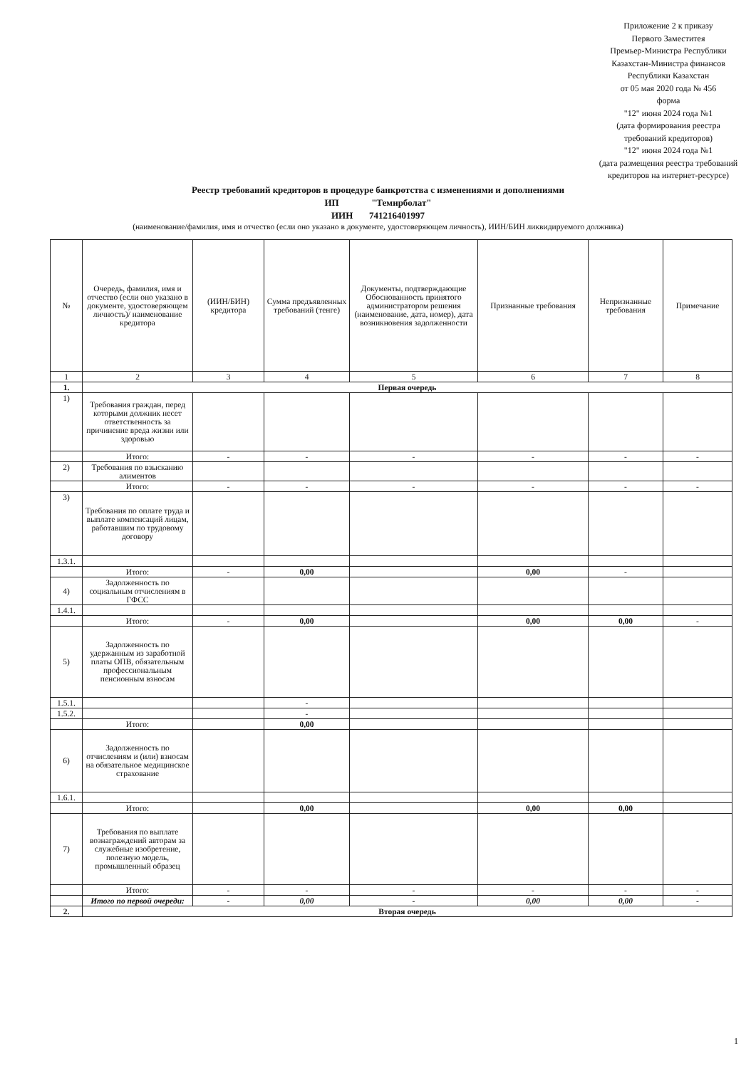Приложение 2 к приказу
Первого Заместитея
Премьер-Министра Республики
Казахстан-Министра финансов
Республики Казахстан
от 05 мая 2020 года № 456
форма
"12" июня 2024 года №1
(дата формирования реестра требований кредиторов)
"12" июня 2024 года №1
(дата размещения реестра требований кредиторов на интернет-ресурсе)
Реестр требований кредиторов в процедуре банкротства с изменениями и дополнениями
ИП "Темирболат"
ИИН 741216401997
(наименование/фамилия, имя и отчество (если оно указано в документе, удостоверяющем личность), ИИН/БИН ликвидируемого должника)
| № | Очередь, фамилия, имя и отчество (если оно указано в документе, удостоверяющем личность)/ наименование кредитора | (ИИН/БИН) кредитора | Сумма предъявленных требований (тенге) | Документы, подтверждающие Обоснованность принятого администратором решения (наименование, дата, номер), дата возникновения задолженности | Признанные требования | Непризнанные требования | Примечание |
| --- | --- | --- | --- | --- | --- | --- | --- |
| 1 | 2 | 3 | 4 | 5 | 6 | 7 | 8 |
| 1. | Первая очередь | | | | | | |
| 1) | Требования граждан, перед которыми должник несет ответственность за причинение вреда жизни или здоровью | | | | | | |
| | Итого: | - | - | - | - | - | - |
| 2) | Требования по взысканию алиментов | | | | | | |
| | Итого: | - | - | - | - | - | - |
| 3) | Требования по оплате труда и выплате компенсаций лицам, работавшим по трудовому договору | | | | | | |
| 1.3.1. | | | | | | | |
| | Итого: | - | 0,00 | | 0,00 | - | |
| 4) | Задолженность по социальным отчислениям в ГФСС | | | | | | |
| 1.4.1. | | | | | | | |
| | Итого: | - | 0,00 | | 0,00 | 0,00 | - |
| 5) | Задолженность по удержанным из заработной платы ОПВ, обязательным профессиональным пенсионным взносам | | | | | | |
| 1.5.1. | | | - | | | | |
| 1.5.2. | | | - | | | | |
| | Итого: | | 0,00 | | | | |
| 6) | Задолженность по отчислениям и (или) взносам на обязательное медицинское страхование | | | | | | |
| 1.6.1. | | | | | | | |
| | Итого: | | 0,00 | | 0,00 | 0,00 | |
| 7) | Требования по выплате вознаграждений авторам за служебные изобретение, полезную модель, промышленный образец | | | | | | |
| | Итого: | - | - | - | - | - | - |
| | Итого по первой очереди: | - | 0,00 | - | 0,00 | 0,00 | - |
| 2. | Вторая очередь | | | | | | |
1